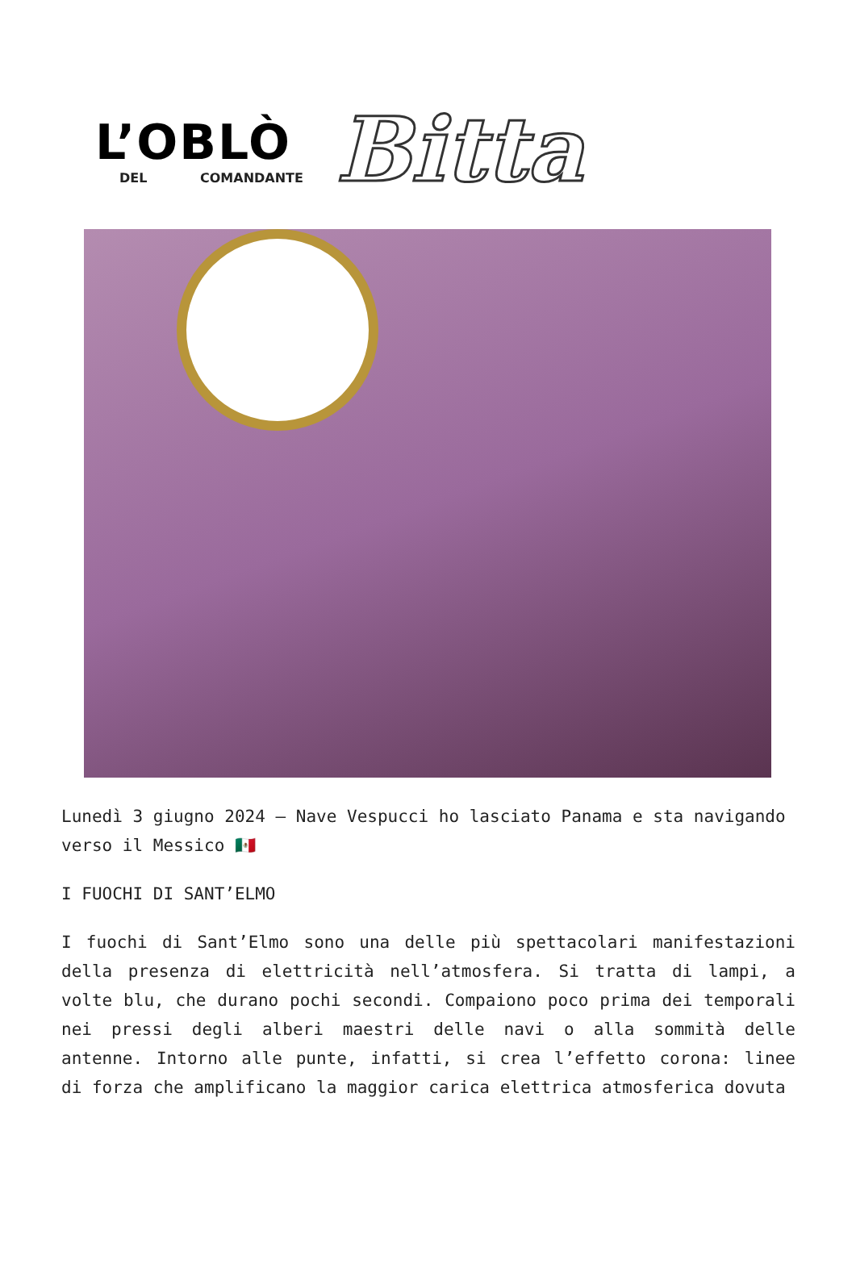L’OBLÒ
DEL COMANDANTE
Bitta
Lunedì 3 giugno 2024 – Nave Vespucci ho lasciato Panama e sta navigando verso il Messico 🇲🇽
I FUOCHI DI SANT’ELMO
I fuochi di Sant’Elmo sono una delle più spettacolari manifestazioni della presenza di elettricità nell’atmosfera. Si tratta di lampi, a volte blu, che durano pochi secondi. Compaiono poco prima dei temporali nei pressi degli alberi maestri delle navi o alla sommità delle antenne. Intorno alle punte, infatti, si crea l’effetto corona: linee di forza che amplificano la maggior carica elettrica atmosferica dovuta